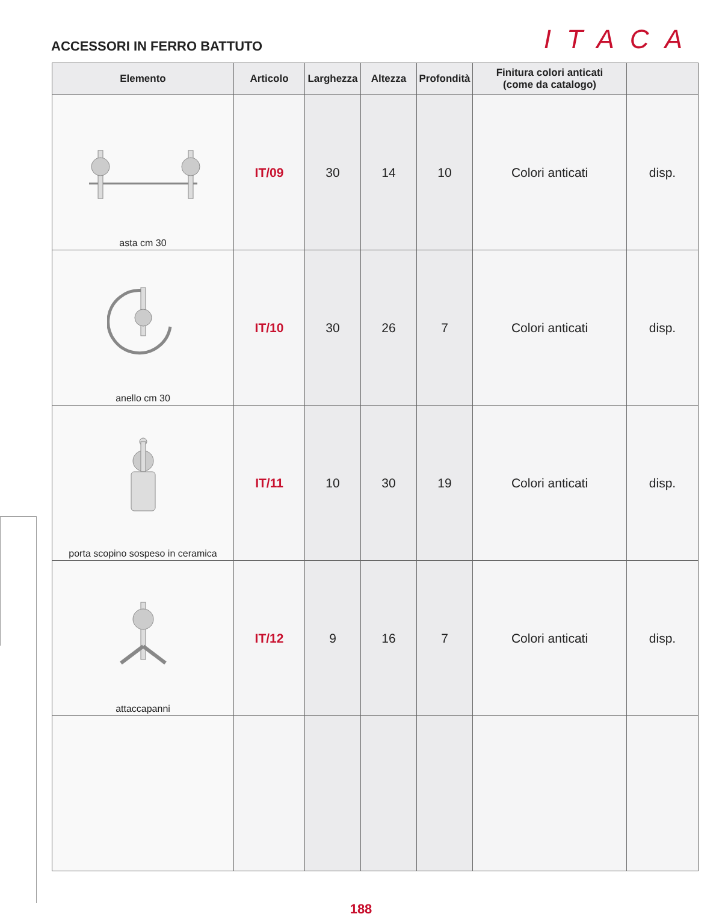ACCESSORI IN FERRO BATTUTO
ITACA
| Elemento | Articolo | Larghezza | Altezza | Profondità | Finitura colori anticati (come da catalogo) | |
| --- | --- | --- | --- | --- | --- | --- |
| asta cm 30 | IT/09 | 30 | 14 | 10 | Colori anticati | disp. |
| anello cm 30 | IT/10 | 30 | 26 | 7 | Colori anticati | disp. |
| porta scopino sospeso in ceramica | IT/11 | 10 | 30 | 19 | Colori anticati | disp. |
| attaccapanni | IT/12 | 9 | 16 | 7 | Colori anticati | disp. |
188